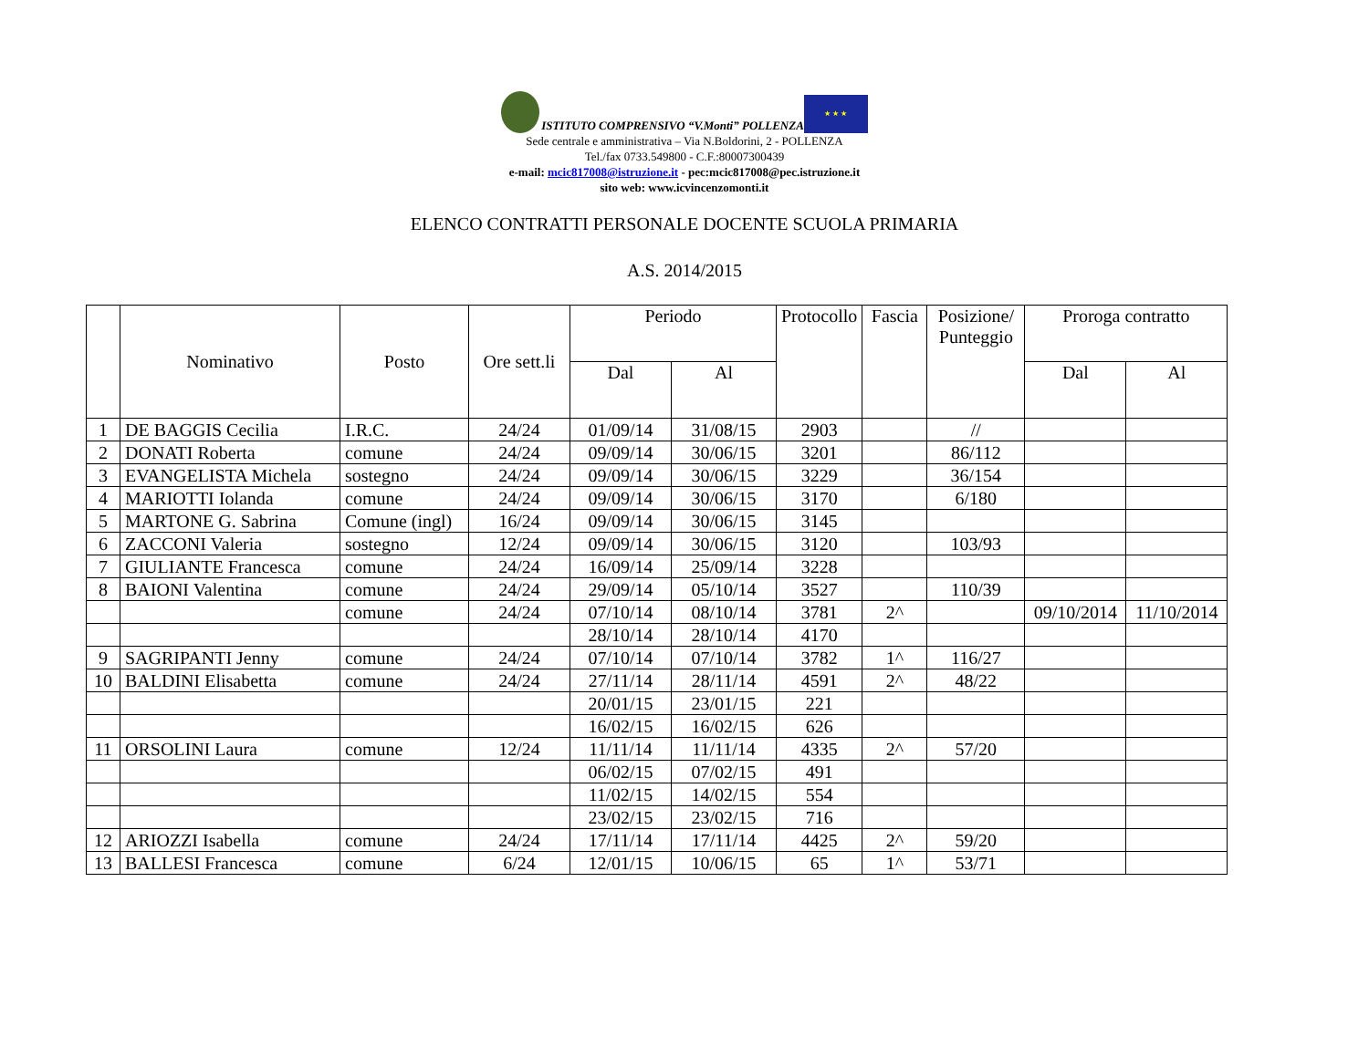ISTITUTO COMPRENSIVO “V.Monti” POLLENZA
★ ★ ★
Sede centrale e amministrativa – Via N.Boldorini, 2 - POLLENZA
Tel./fax 0733.549800 - C.F.:80007300439
e-mail: mcic817008@istruzione.it - pec:mcic817008@pec.istruzione.it
sito web: www.icvincenzomonti.it
ELENCO CONTRATTI PERSONALE DOCENTE SCUOLA PRIMARIA
A.S. 2014/2015
| | Nominativo | Posto | Ore sett.li | Periodo | | Protocollo | Fascia | Posizione/ Punteggio | Proroga contratto | |
| --- | --- | --- | --- | --- | --- | --- | --- | --- | --- | --- |
| | | | | Dal | Al | | | | Dal | Al |
| 1 | DE BAGGIS Cecilia | I.R.C. | 24/24 | 01/09/14 | 31/08/15 | 2903 | | // | | |
| 2 | DONATI Roberta | comune | 24/24 | 09/09/14 | 30/06/15 | 3201 | | 86/112 | | |
| 3 | EVANGELISTA Michela | sostegno | 24/24 | 09/09/14 | 30/06/15 | 3229 | | 36/154 | | |
| 4 | MARIOTTI Iolanda | comune | 24/24 | 09/09/14 | 30/06/15 | 3170 | | 6/180 | | |
| 5 | MARTONE G. Sabrina | Comune (ingl) | 16/24 | 09/09/14 | 30/06/15 | 3145 | | | | |
| 6 | ZACCONI Valeria | sostegno | 12/24 | 09/09/14 | 30/06/15 | 3120 | | 103/93 | | |
| 7 | GIULIANTE Francesca | comune | 24/24 | 16/09/14 | 25/09/14 | 3228 | | | | |
| 8 | BAIONI Valentina | comune | 24/24 | 29/09/14 | 05/10/14 | 3527 | | 110/39 | | |
| | | comune | 24/24 | 07/10/14 | 08/10/14 | 3781 | 2^ | | 09/10/2014 | 11/10/2014 |
| | | | | 28/10/14 | 28/10/14 | 4170 | | | | |
| 9 | SAGRIPANTI Jenny | comune | 24/24 | 07/10/14 | 07/10/14 | 3782 | 1^ | 116/27 | | |
| 10 | BALDINI Elisabetta | comune | 24/24 | 27/11/14 | 28/11/14 | 4591 | 2^ | 48/22 | | |
| | | | | 20/01/15 | 23/01/15 | 221 | | | | |
| | | | | 16/02/15 | 16/02/15 | 626 | | | | |
| 11 | ORSOLINI Laura | comune | 12/24 | 11/11/14 | 11/11/14 | 4335 | 2^ | 57/20 | | |
| | | | | 06/02/15 | 07/02/15 | 491 | | | | |
| | | | | 11/02/15 | 14/02/15 | 554 | | | | |
| | | | | 23/02/15 | 23/02/15 | 716 | | | | |
| 12 | ARIOZZI Isabella | comune | 24/24 | 17/11/14 | 17/11/14 | 4425 | 2^ | 59/20 | | |
| 13 | BALLESI Francesca | comune | 6/24 | 12/01/15 | 10/06/15 | 65 | 1^ | 53/71 | | |